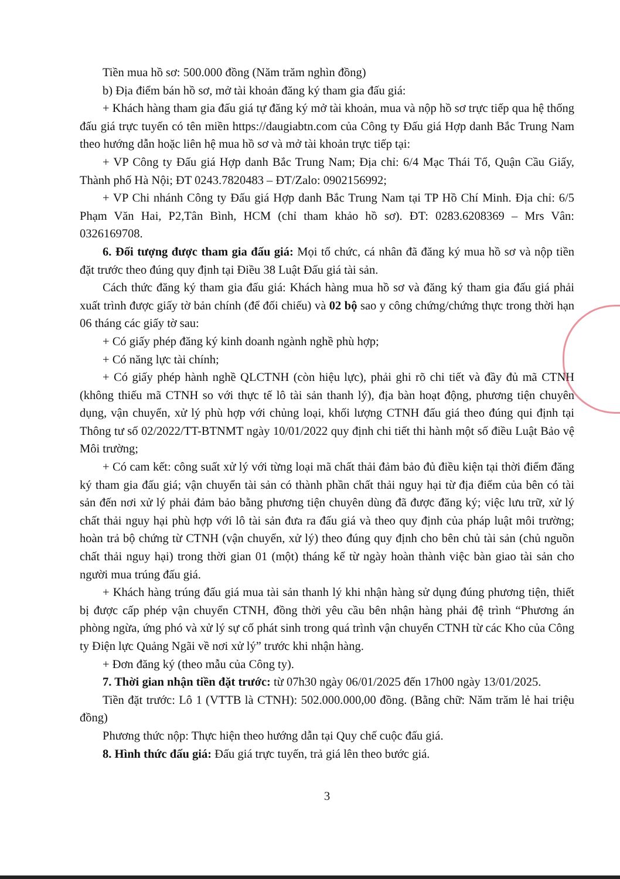Tiền mua hồ sơ: 500.000 đồng (Năm trăm nghìn đồng)
b) Địa điểm bán hồ sơ, mở tài khoản đăng ký tham gia đấu giá:
+ Khách hàng tham gia đấu giá tự đăng ký mở tài khoản, mua và nộp hồ sơ trực tiếp qua hệ thống đấu giá trực tuyến có tên miền https://daugiabtn.com của Công ty Đấu giá Hợp danh Bắc Trung Nam theo hướng dẫn hoặc liên hệ mua hồ sơ và mở tài khoản trực tiếp tại:
+ VP Công ty Đấu giá Hợp danh Bắc Trung Nam; Địa chỉ: 6/4 Mạc Thái Tổ, Quận Cầu Giấy, Thành phố Hà Nội; ĐT 0243.7820483 – ĐT/Zalo: 0902156992;
+ VP Chi nhánh Công ty Đấu giá Hợp danh Bắc Trung Nam tại TP Hồ Chí Minh. Địa chỉ: 6/5 Phạm Văn Hai, P2,Tân Bình, HCM (chỉ tham khảo hồ sơ). ĐT: 0283.6208369 – Mrs Vân: 0326169708.
6. Đối tượng được tham gia đấu giá: Mọi tổ chức, cá nhân đã đăng ký mua hồ sơ và nộp tiền đặt trước theo đúng quy định tại Điều 38 Luật Đấu giá tài sản.
Cách thức đăng ký tham gia đấu giá: Khách hàng mua hồ sơ và đăng ký tham gia đấu giá phải xuất trình được giấy tờ bản chính (để đối chiếu) và 02 bộ sao y công chứng/chứng thực trong thời hạn 06 tháng các giấy tờ sau:
+ Có giấy phép đăng ký kinh doanh ngành nghề phù hợp;
+ Có năng lực tài chính;
+ Có giấy phép hành nghề QLCTNH (còn hiệu lực), phải ghi rõ chi tiết và đầy đủ mã CTNH (không thiếu mã CTNH so với thực tế lô tài sản thanh lý), địa bàn hoạt động, phương tiện chuyên dụng, vận chuyển, xử lý phù hợp với chủng loại, khối lượng CTNH đấu giá theo đúng qui định tại Thông tư số 02/2022/TT-BTNMT ngày 10/01/2022 quy định chi tiết thi hành một số điều Luật Bảo vệ Môi trường;
+ Có cam kết: công suất xử lý với từng loại mã chất thải đảm bảo đủ điều kiện tại thời điểm đăng ký tham gia đấu giá; vận chuyển tài sản có thành phần chất thải nguy hại từ địa điểm của bên có tài sản đến nơi xử lý phải đảm bảo bằng phương tiện chuyên dùng đã được đăng ký; việc lưu trữ, xử lý chất thải nguy hại phù hợp với lô tài sản đưa ra đấu giá và theo quy định của pháp luật môi trường; hoàn trả bộ chứng từ CTNH (vận chuyển, xử lý) theo đúng quy định cho bên chủ tài sản (chủ nguồn chất thải nguy hại) trong thời gian 01 (một) tháng kể từ ngày hoàn thành việc bàn giao tài sản cho người mua trúng đấu giá.
+ Khách hàng trúng đấu giá mua tài sản thanh lý khi nhận hàng sử dụng đúng phương tiện, thiết bị được cấp phép vận chuyển CTNH, đồng thời yêu cầu bên nhận hàng phải đệ trình “Phương án phòng ngừa, ứng phó và xử lý sự cố phát sinh trong quá trình vận chuyển CTNH từ các Kho của Công ty Điện lực Quảng Ngãi về nơi xử lý” trước khi nhận hàng.
+ Đơn đăng ký (theo mẫu của Công ty).
7. Thời gian nhận tiền đặt trước: từ 07h30 ngày 06/01/2025 đến 17h00 ngày 13/01/2025.
Tiền đặt trước: Lô 1 (VTTB là CTNH): 502.000.000,00 đồng. (Bằng chữ: Năm trăm lẻ hai triệu đồng)
Phương thức nộp: Thực hiện theo hướng dẫn tại Quy chế cuộc đấu giá.
8. Hình thức đấu giá: Đấu giá trực tuyến, trả giá lên theo bước giá.
3